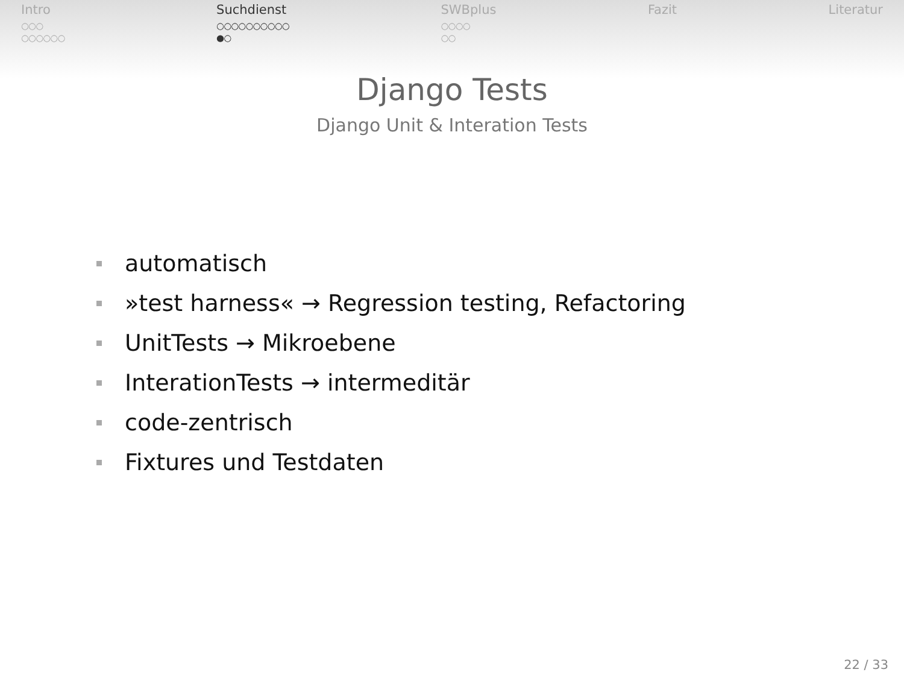Intro
○○○
○○○○○○
Suchdienst
○○○○○○○○○○
●○
SWBplus
○○○○
○○
Fazit Literatur
Django Tests
Django Unit & Interation Tests
automatisch
»test harness« → Regression testing, Refactoring
UnitTests → Mikroebene
InterationTests → intermeditär
code-zentrisch
Fixtures und Testdaten
22 / 33